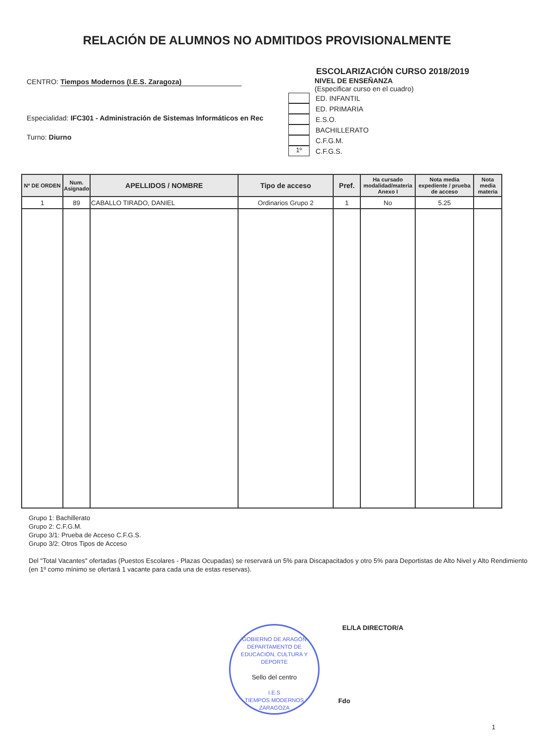RELACIÓN DE ALUMNOS NO ADMITIDOS PROVISIONALMENTE
CENTRO: Tiempos Modernos (I.E.S. Zaragoza)
Especialidad: IFC301 - Administración de Sistemas Informáticos en Rec
Turno: Diurno
ESCOLARIZACIÓN CURSO 2018/2019
NIVEL DE ENSEÑANZA
(Especificar curso en el cuadro)
ED. INFANTIL
ED. PRIMARIA
E.S.O.
BACHILLERATO
C.F.G.M.
1º C.F.G.S.
| Nº DE ORDEN | Num. Asignado | APELLIDOS / NOMBRE | Tipo de acceso | Pref. | Ha cursado modalidad/materia Anexo I | Nota media expediente / prueba de acceso | Nota media materia |
| --- | --- | --- | --- | --- | --- | --- | --- |
| 1 | 89 | CABALLO TIRADO, DANIEL | Ordinarios Grupo 2 | 1 | No | 5.25 | |
Grupo 1: Bachillerato
Grupo 2: C.F.G.M.
Grupo 3/1: Prueba de Acceso C.F.G.S.
Grupo 3/2: Otros Tipos de Acceso
Del "Total Vacantes" ofertadas (Puestos Escolares - Plazas Ocupadas) se reservará un 5% para Discapacitados y otro 5% para Deportistas de Alto Nivel y Alto Rendimiento (en 1º como mínimo se ofertará 1 vacante para cada una de estas reservas).
GOBIERNO DE ARAGÓN
DEPARTAMENTO DE EDUCACIÓN, CULTURA Y DEPORTE
Sello del centro
I.E.S
TIEMPOS MODERNOS
ZARAGOZA
EL/LA DIRECTOR/A
Fdo
1